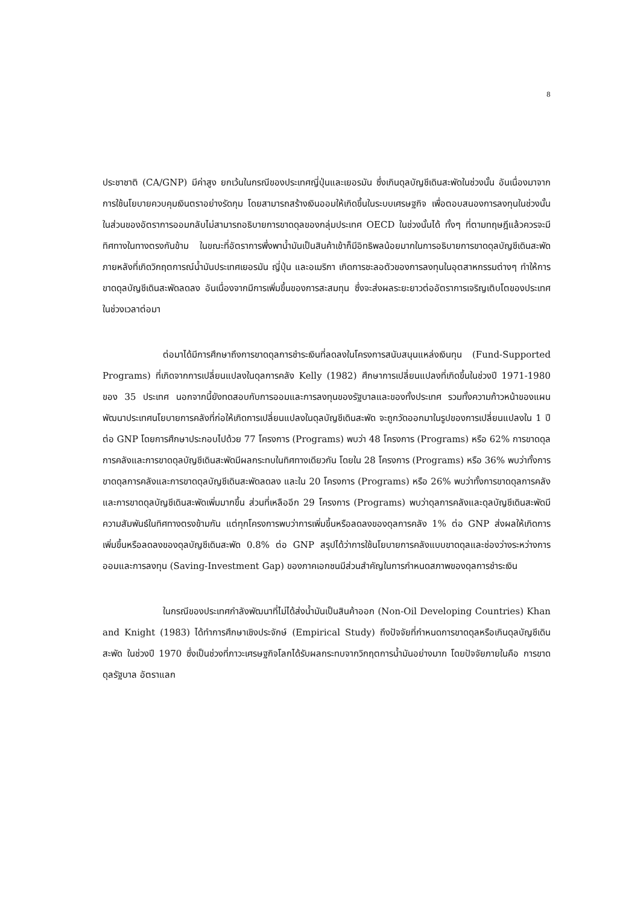8
ประชาชาติ (CA/GNP) มีค่าสูง ยกเว้นในกรณีของประเทศญี่ปุ่นและเยอรมัน ซึ่งเกินดุลบัญชีเดินสะพัดในช่วงนั้น อันเนื่องมาจากการใช้นโยบายควบคุมเงินตราอย่างรัดกุม โดยสามารถสร้างเงินออมให้เกิดขึ้นในระบบเศรษฐกิจ เพื่อตอบสนองการลงทุนในช่วงนั้น ในส่วนของอัตราการออมกลับไม่สามารถอธิบายการขาดดุลของกลุ่มประเทศ OECD ในช่วงนั้นได้ ทั้งๆ ที่ตามทฤษฎีแล้วควรจะมีทิศทางในทางตรงกันข้าม ในขณะที่อัตราการพึ่งพาน้ำมันเป็นสินค้าเข้าก็มีอิทธิพลน้อยมากในการอธิบายการขาดดุลบัญชีเดินสะพัด ภายหลังที่เกิดวิกฤตการณ์น้ำมันประเทศเยอรมัน ญี่ปุ่น และอเมริกา เกิดการชะลอตัวของการลงทุนในอุตสาหกรรมต่างๆ ทำให้การขาดดุลบัญชีเดินสะพัดลดลง อันเนื่องจากมีการเพิ่มขึ้นของการสะสมทุน ซึ่งจะส่งผลระยะยาวต่ออัตราการเจริญเติบโตของประเทศในช่วงเวลาต่อมา
ต่อมาได้มีการศึกษาถึงการขาดดุลการชำระเงินที่ลดลงในโครงการสนับสนุนแหล่งเงินทุน (Fund-Supported Programs) ที่เกิดจากการเปลี่ยนแปลงในดุลการคลัง Kelly (1982) ศึกษาการเปลี่ยนแปลงที่เกิดขึ้นในช่วงปี 1971-1980 ของ 35 ประเทศ นอกจากนี้ยังทดสอบกับการออมและการลงทุนของรัฐบาลและของทั้งประเทศ รวมทั้งความก้าวหน้าของแผนพัฒนาประเทศนโยบายการคลังที่ก่อให้เกิดการเปลี่ยนแปลงในดุลบัญชีเดินสะพัด จะถูกวัดออกมาในรูปของการเปลี่ยนแปลงใน 1 ปีต่อ GNP โดยการศึกษาประกอบไปด้วย 77 โครงการ (Programs) พบว่า 48 โครงการ (Programs) หรือ 62% การขาดดุลการคลังและการขาดดุลบัญชีเดินสะพัดมีผลกระทบในทิศทางเดียวกัน โดยใน 28 โครงการ (Programs) หรือ 36% พบว่าทั้งการขาดดุลการคลังและการขาดดุลบัญชีเดินสะพัดลดลง และใน 20 โครงการ (Programs) หรือ 26% พบว่าทั้งการขาดดุลการคลังและการขาดดุลบัญชีเดินสะพัดเพิ่มมากขึ้น ส่วนที่เหลืออีก 29 โครงการ (Programs) พบว่าดุลการคลังและดุลบัญชีเดินสะพัดมีความสัมพันธ์ในทิศทางตรงข้ามกัน แต่ทุกโครงการพบว่าการเพิ่มขึ้นหรือลดลงของดุลการคลัง 1% ต่อ GNP ส่งผลให้เกิดการเพิ่มขึ้นหรือลดลงของดุลบัญชีเดินสะพัด 0.8% ต่อ GNP สรุปได้ว่าการใช้นโยบายการคลังแบบขาดดุลและช่องว่างระหว่างการออมและการลงทุน (Saving-Investment Gap) ของภาคเอกชนมีส่วนสำคัญในการกำหนดสภาพของดุลการชำระเงิน
ในกรณีของประเทศกำลังพัฒนาที่ไม่ได้ส่งน้ำมันเป็นสินค้าออก (Non-Oil Developing Countries) Khan and Knight (1983) ได้ทำการศึกษาเชิงประจักษ์ (Empirical Study) ถึงปัจจัยที่กำหนดการขาดดุลหรือเกินดุลบัญชีเดินสะพัด ในช่วงปี 1970 ซึ่งเป็นช่วงที่ภาวะเศรษฐกิจโลกได้รับผลกระทบจากวิกฤตการน้ำมันอย่างมาก โดยปัจจัยภายในคือ การขาดดุลรัฐบาล อัตราแลก